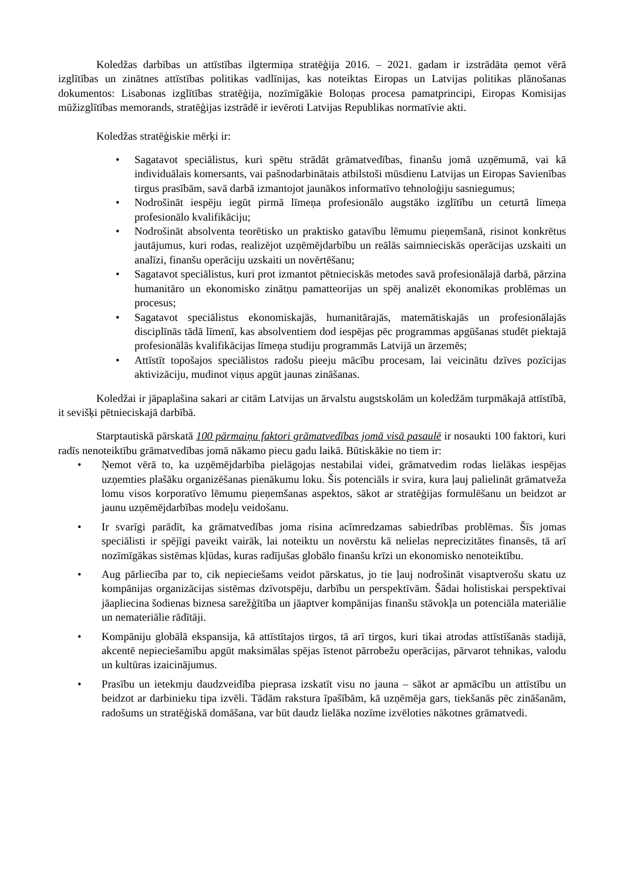Koledžas darbības un attīstības ilgtermiņa stratēģija 2016. – 2021. gadam ir izstrādāta ņemot vērā izglītības un zinātnes attīstības politikas vadlīnijas, kas noteiktas Eiropas un Latvijas politikas plānošanas dokumentos: Lisabonas izglītības stratēģija, nozīmīgākie Boloņas procesa pamatprincipi, Eiropas Komisijas mūžizglītības memorands, stratēģijas izstrādē ir ievēroti Latvijas Republikas normatīvie akti.
Koledžas stratēģiskie mērķi ir:
• Sagatavot speciālistus, kuri spētu strādāt grāmatvedības, finanšu jomā uzņēmumā, vai kā individuālais komersants, vai pašnodarbinātais atbilstoši mūsdienu Latvijas un Eiropas Savienības tirgus prasībām, savā darbā izmantojot jaunākos informatīvo tehnoloģiju sasniegumus;
• Nodrošināt iespēju iegūt pirmā līmeņa profesionālo augstāko izglītību un ceturtā līmeņa profesionālo kvalifikāciju;
• Nodrošināt absolventa teorētisko un praktisko gatavību lēmumu pieņemšanā, risinot konkrētus jautājumus, kuri rodas, realizējot uzņēmējdarbību un reālās saimnieciskās operācijas uzskaiti un analīzi, finanšu operāciju uzskaiti un novērtēšanu;
• Sagatavot speciālistus, kuri prot izmantot pētnieciskās metodes savā profesionālajā darbā, pārzina humanitāro un ekonomisko zinātņu pamatteorijas un spēj analizēt ekonomikas problēmas un procesus;
• Sagatavot speciālistus ekonomiskajās, humanitārajās, matemātiskajās un profesionālajās disciplīnās tādā līmenī, kas absolventiem dod iespējas pēc programmas apgūšanas studēt piektajā profesionālās kvalifikācijas līmeņa studiju programmās Latvijā un ārzemēs;
• Attīstīt topošajos speciālistos radošu pieeju mācību procesam, lai veicinātu dzīves pozīcijas aktivizāciju, mudinot viņus apgūt jaunas zināšanas.
Koledžai ir jāpaplašina sakari ar citām Latvijas un ārvalstu augstskolām un koledžām turpmākajā attīstībā, it sevišķi pētnieciskajā darbībā.
Starptautiskā pārskatā 100 pārmaiņu faktori grāmatvedības jomā visā pasaulē ir nosaukti 100 faktori, kuri radīs nenoteiktību grāmatvedības jomā nākamo piecu gadu laikā. Būtiskākie no tiem ir:
• Ņemot vērā to, ka uzņēmējdarbība pielāgojas nestabilai videi, grāmatvedim rodas lielākas iespējas uzņemties plašāku organizēšanas pienākumu loku. Šis potenciāls ir svira, kura ļauj palielināt grāmatveža lomu visos korporatīvo lēmumu pieņemšanas aspektos, sākot ar stratēģijas formulēšanu un beidzot ar jaunu uzņēmējdarbības modeļu veidošanu.
• Ir svarīgi parādīt, ka grāmatvedības joma risina acīmredzamas sabiedrības problēmas. Šīs jomas speciālisti ir spējīgi paveikt vairāk, lai noteiktu un novērstu kā nelielas neprecizitātes finansēs, tā arī nozīmīgākas sistēmas kļūdas, kuras radījušas globālo finanšu krīzi un ekonomisko nenoteiktību.
• Aug pārliecība par to, cik nepieciešams veidot pārskatus, jo tie ļauj nodrošināt visaptverošu skatu uz kompānijas organizācijas sistēmas dzīvotspēju, darbību un perspektīvām. Šādai holistiskai perspektīvai jāapliecina šodienas biznesa sarežģītība un jāaptver kompānijas finanšu stāvokļa un potenciāla materiālie un nemateriālie rādītāji.
• Kompāniju globālā ekspansija, kā attīstītajos tirgos, tā arī tirgos, kuri tikai atrodas attīstīšanās stadijā, akcentē nepieciešamību apgūt maksimālas spējas īstenot pārrobežu operācijas, pārvarot tehnikas, valodu un kultūras izaicinājumus.
• Prasību un ietekmju daudzveidība pieprasa izskatīt visu no jauna – sākot ar apmācību un attīstību un beidzot ar darbinieku tipa izvēli. Tādām rakstura īpašībām, kā uzņēmēja gars, tiekšanās pēc zināšanām, radošums un stratēģiskā domāšana, var būt daudz lielāka nozīme izvēloties nākotnes grāmatvedi.